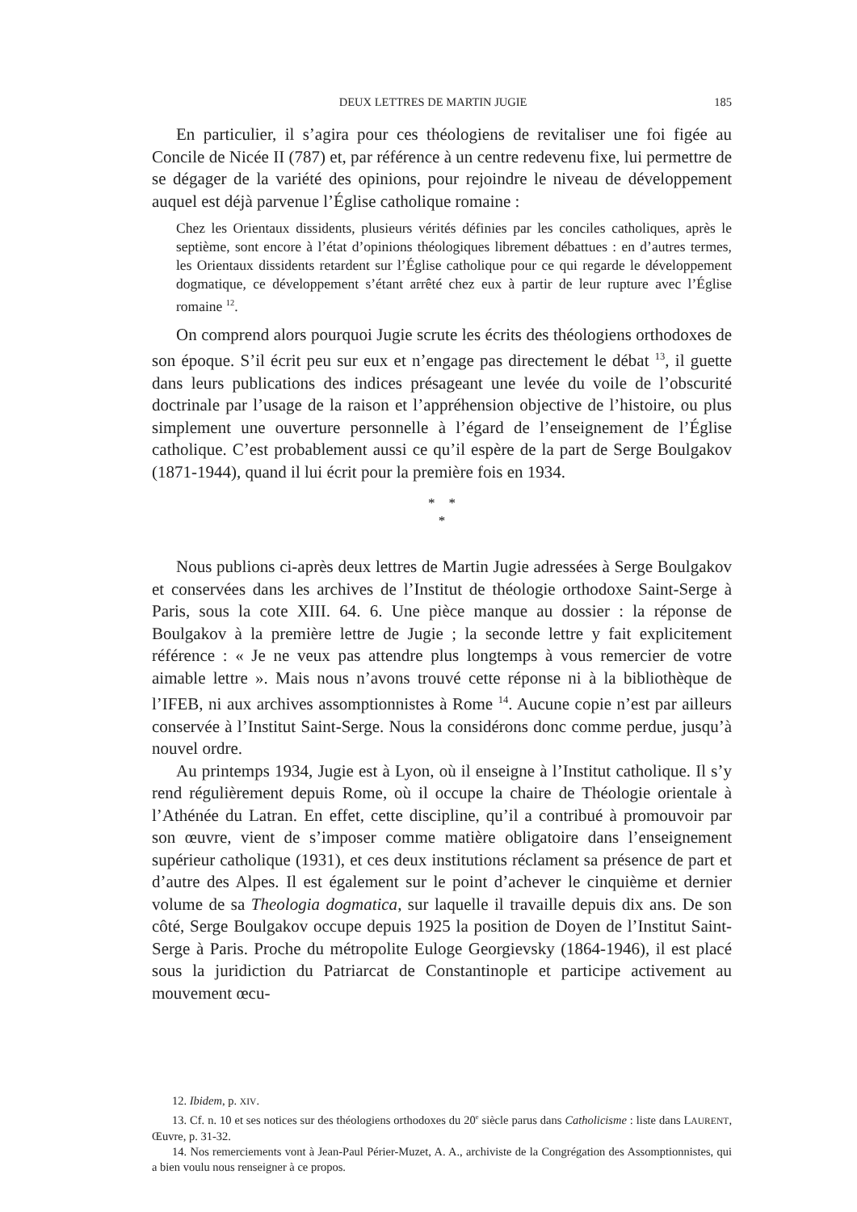DEUX LETTRES DE MARTIN JUGIE 185
En particulier, il s’agira pour ces théologiens de revitaliser une foi figée au Concile de Nicée II (787) et, par référence à un centre redevenu fixe, lui permettre de se dégager de la variété des opinions, pour rejoindre le niveau de développement auquel est déjà parvenue l’Église catholique romaine :
Chez les Orientaux dissidents, plusieurs vérités définies par les conciles catholiques, après le septième, sont encore à l’état d’opinions théologiques librement débattues : en d’autres termes, les Orientaux dissidents retardent sur l’Église catholique pour ce qui regarde le développement dogmatique, ce développement s’étant arrêté chez eux à partir de leur rupture avec l’Église romaine <sup>12</sup>.
On comprend alors pourquoi Jugie scrute les écrits des théologiens orthodoxes de son époque. S’il écrit peu sur eux et n’engage pas directement le débat <sup>13</sup>, il guette dans leurs publications des indices présageant une levée du voile de l’obscurité doctrinale par l’usage de la raison et l’appréhension objective de l’histoire, ou plus simplement une ouverture personnelle à l’égard de l’enseignement de l’Église catholique. C’est probablement aussi ce qu’il espère de la part de Serge Boulgakov (1871-1944), quand il lui écrit pour la première fois en 1934.
* *
*
Nous publions ci-après deux lettres de Martin Jugie adressées à Serge Boulgakov et conservées dans les archives de l’Institut de théologie orthodoxe Saint-Serge à Paris, sous la cote XIII. 64. 6. Une pièce manque au dossier : la réponse de Boulgakov à la première lettre de Jugie ; la seconde lettre y fait explicitement référence : « Je ne veux pas attendre plus longtemps à vous remercier de votre aimable lettre ». Mais nous n’avons trouvé cette réponse ni à la bibliothèque de l’IFEB, ni aux archives assomptionnistes à Rome <sup>14</sup>. Aucune copie n’est par ailleurs conservée à l’Institut Saint-Serge. Nous la considérons donc comme perdue, jusqu’à nouvel ordre.
Au printemps 1934, Jugie est à Lyon, où il enseigne à l’Institut catholique. Il s’y rend régulièrement depuis Rome, où il occupe la chaire de Théologie orientale à l’Athénée du Latran. En effet, cette discipline, qu’il a contribué à promouvoir par son œuvre, vient de s’imposer comme matière obligatoire dans l’enseignement supérieur catholique (1931), et ces deux institutions réclament sa présence de part et d’autre des Alpes. Il est également sur le point d’achever le cinquième et dernier volume de sa Theologia dogmatica, sur laquelle il travaille depuis dix ans. De son côté, Serge Boulgakov occupe depuis 1925 la position de Doyen de l’Institut Saint-Serge à Paris. Proche du métropolite Euloge Georgievsky (1864-1946), il est placé sous la juridiction du Patriarcat de Constantinople et participe activement au mouvement œcu-
12. Ibidem, p. XIV.
13. Cf. n. 10 et ses notices sur des théologiens orthodoxes du 20<sup>e</sup> siècle parus dans Catholicisme : liste dans LAURENT, Œuvre, p. 31-32.
14. Nos remerciements vont à Jean-Paul Périer-Muzet, A. A., archiviste de la Congrégation des Assomptionnistes, qui a bien voulu nous renseigner à ce propos.